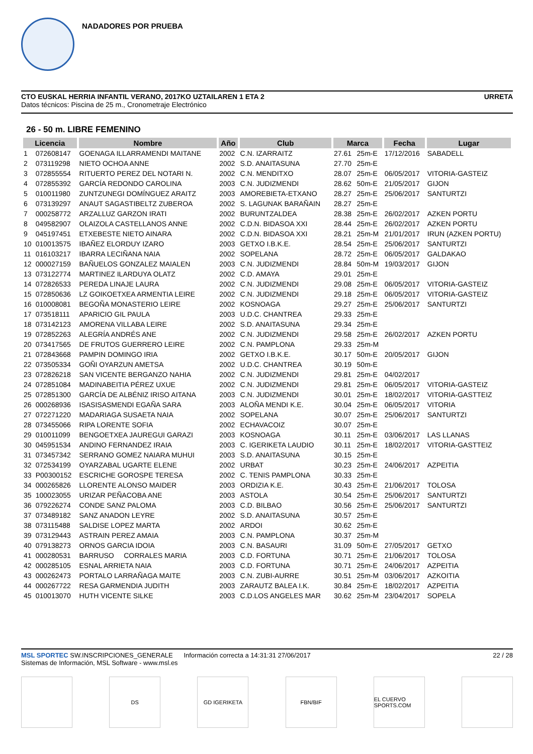NADADORES POR PRUEBA
CTO EUSKAL HERRIA INFANTIL VERANO, 2017KO UZTAILAREN 1 ETA 2
Datos técnicos: Piscina de 25 m., Cronometraje Electrónico
URRETA
26 - 50 m. LIBRE FEMENINO
| Licencia | | Nombre | Año | Club | Marca | | Fecha | Lugar |
| --- | --- | --- | --- | --- | --- | --- | --- | --- |
| 1 | 072608147 | GOENAGA ILLARRAMENDI MAITANE | 2002 | C.N. IZARRAITZ | 27.61 | 25m-E | 17/12/2016 | SABADELL |
| 2 | 073119298 | NIETO OCHOA ANNE | 2002 | S.D. ANAITASUNA | 27.70 | 25m-E | | |
| 3 | 072855554 | RITUERTO PEREZ DEL NOTARI N. | 2002 | C.N. MENDITXO | 28.07 | 25m-E | 06/05/2017 | VITORIA-GASTEIZ |
| 4 | 072855392 | GARCÍA REDONDO CAROLINA | 2003 | C.N. JUDIZMENDI | 28.62 | 50m-E | 21/05/2017 | GIJON |
| 5 | 010011980 | ZUNTZUNEGI DOMÍNGUEZ ARAITZ | 2003 | AMOREBIETA-ETXANO | 28.27 | 25m-E | 25/06/2017 | SANTURTZI |
| 6 | 073139297 | ANAUT SAGASTIBELTZ ZUBEROA | 2002 | S. LAGUNAK BARAÑAIN | 28.27 | 25m-E | | |
| 7 | 000258772 | ARZALLUZ GARZON IRATI | 2002 | BURUNTZALDEA | 28.38 | 25m-E | 26/02/2017 | AZKEN PORTU |
| 8 | 049582907 | OLAIZOLA CASTELLANOS ANNE | 2002 | C.D.N. BIDASOA XXI | 28.44 | 25m-E | 26/02/2017 | AZKEN PORTU |
| 9 | 045197451 | ETXEBESTE NIETO AINARA | 2002 | C.D.N. BIDASOA XXI | 28.21 | 25m-M | 21/01/2017 | IRUN (AZKEN PORTU) |
| 10 | 010013575 | IBAÑEZ ELORDUY IZARO | 2003 | GETXO I.B.K.E. | 28.54 | 25m-E | 25/06/2017 | SANTURTZI |
| 11 | 016103217 | IBARRA LECIÑANA NAIA | 2002 | SOPELANA | 28.72 | 25m-E | 06/05/2017 | GALDAKAO |
| 12 | 000027159 | BAÑUELOS GONZALEZ MAIALEN | 2003 | C.N. JUDIZMENDI | 28.84 | 50m-M | 19/03/2017 | GIJON |
| 13 | 073122774 | MARTINEZ ILARDUYA OLATZ | 2002 | C.D. AMAYA | 29.01 | 25m-E | | |
| 14 | 072826533 | PEREDA LINAJE LAURA | 2002 | C.N. JUDIZMENDI | 29.08 | 25m-E | 06/05/2017 | VITORIA-GASTEIZ |
| 15 | 072850636 | LZ GOIKOETXEA ARMENTIA LEIRE | 2002 | C.N. JUDIZMENDI | 29.18 | 25m-E | 06/05/2017 | VITORIA-GASTEIZ |
| 16 | 010008081 | BEGOÑA MONASTERIO LEIRE | 2002 | KOSNOAGA | 29.27 | 25m-E | 25/06/2017 | SANTURTZI |
| 17 | 073518111 | APARICIO GIL PAULA | 2003 | U.D.C. CHANTREA | 29.33 | 25m-E | | |
| 18 | 073142123 | AMORENA VILLABA LEIRE | 2002 | S.D. ANAITASUNA | 29.34 | 25m-E | | |
| 19 | 072852263 | ALEGRÍA ANDRÉS ANE | 2002 | C.N. JUDIZMENDI | 29.58 | 25m-E | 26/02/2017 | AZKEN PORTU |
| 20 | 073417565 | DE FRUTOS GUERRERO LEIRE | 2002 | C.N. PAMPLONA | 29.33 | 25m-M | | |
| 21 | 072843668 | PAMPIN DOMINGO IRIA | 2002 | GETXO I.B.K.E. | 30.17 | 50m-E | 20/05/2017 | GIJON |
| 22 | 073505334 | GOÑI OYARZUN AMETSA | 2002 | U.D.C. CHANTREA | 30.19 | 50m-E | | |
| 23 | 072826218 | SAN VICENTE BERGANZO NAHIA | 2002 | C.N. JUDIZMENDI | 29.81 | 25m-E | 04/02/2017 | |
| 24 | 072851084 | MADINABEITIA PÉREZ UXUE | 2002 | C.N. JUDIZMENDI | 29.81 | 25m-E | 06/05/2017 | VITORIA-GASTEIZ |
| 25 | 072851300 | GARCÍA DE ALBÉNIZ IRISO AITANA | 2003 | C.N. JUDIZMENDI | 30.01 | 25m-E | 18/02/2017 | VITORIA-GASTTEIZ |
| 26 | 000268936 | ISASISASMENDI EGAÑA SARA | 2003 | ALOÑA MENDI K.E. | 30.04 | 25m-E | 06/05/2017 | VITORIA |
| 27 | 072271220 | MADARIAGA SUSAETA NAIA | 2002 | SOPELANA | 30.07 | 25m-E | 25/06/2017 | SANTURTZI |
| 28 | 073455066 | RIPA LORENTE SOFIA | 2002 | ECHAVACOIZ | 30.07 | 25m-E | | |
| 29 | 010011099 | BENGOETXEA JAUREGUI GARAZI | 2003 | KOSNOAGA | 30.11 | 25m-E | 03/06/2017 | LAS LLANAS |
| 30 | 045951534 | ANDINO FERNANDEZ IRAIA | 2003 | C. IGERIKETA LAUDIO | 30.11 | 25m-E | 18/02/2017 | VITORIA-GASTTEIZ |
| 31 | 073457342 | SERRANO GOMEZ NAIARA MUHUI | 2003 | S.D. ANAITASUNA | 30.15 | 25m-E | | |
| 32 | 072534199 | OYARZABAL UGARTE ELENE | 2002 | URBAT | 30.23 | 25m-E | 24/06/2017 | AZPEITIA |
| 33 | P00300152 | ESCRICHE GOROSPE TERESA | 2002 | C. TENIS PAMPLONA | 30.33 | 25m-E | | |
| 34 | 000265826 | LLORENTE ALONSO MAIDER | 2003 | ORDIZIA K.E. | 30.43 | 25m-E | 21/06/2017 | TOLOSA |
| 35 | 100023055 | URIZAR PEÑACOBA ANE | 2003 | ASTOLA | 30.54 | 25m-E | 25/06/2017 | SANTURTZI |
| 36 | 079226274 | CONDE SANZ PALOMA | 2003 | C.D. BILBAO | 30.56 | 25m-E | 25/06/2017 | SANTURTZI |
| 37 | 073489182 | SANZ ANADON LEYRE | 2002 | S.D. ANAITASUNA | 30.57 | 25m-E | | |
| 38 | 073115488 | SALDISE LOPEZ MARTA | 2002 | ARDOI | 30.62 | 25m-E | | |
| 39 | 073129443 | ASTRAIN PEREZ AMAIA | 2003 | C.N. PAMPLONA | 30.37 | 25m-M | | |
| 40 | 079138273 | ORNOS GARCIA IDOIA | 2003 | C.N. BASAURI | 31.09 | 50m-E | 27/05/2017 | GETXO |
| 41 | 000280531 | BARRUSO CORRALES MARIA | 2003 | C.D. FORTUNA | 30.71 | 25m-E | 21/06/2017 | TOLOSA |
| 42 | 000285105 | ESNAL ARRIETA NAIA | 2003 | C.D. FORTUNA | 30.71 | 25m-E | 24/06/2017 | AZPEITIA |
| 43 | 000262473 | PORTALO LARRAÑAGA MAITE | 2003 | C.N. ZUBI-AURRE | 30.51 | 25m-M | 03/06/2017 | AZKOITIA |
| 44 | 000267722 | RESA GARMENDIA JUDITH | 2003 | ZARAUTZ BALEA I.K. | 30.84 | 25m-E | 18/02/2017 | AZPEITIA |
| 45 | 010013070 | HUTH VICENTE SILKE | 2003 | C.D.LOS ANGELES MAR | 30.62 | 25m-M | 23/04/2017 | SOPELA |
MSL SPORTEC SW.INSCRIPCIONES_GENERALE Información correcta a 14:31:31 27/06/2017
Sistemas de Información, MSL Software - www.msl.es
22 / 28
DS GD IGERIKETA FBN/BIF EL CUERVO SPORTS.COM